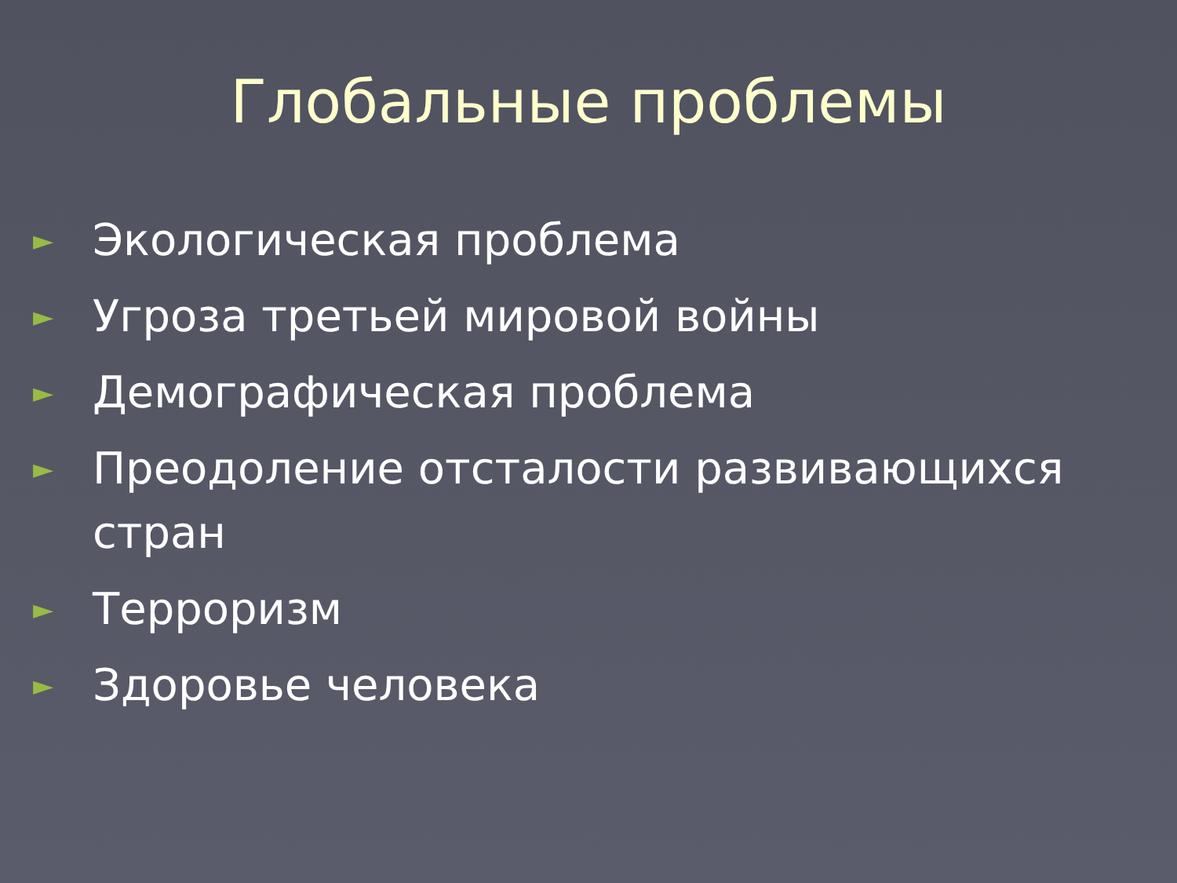Глобальные проблемы
► Экологическая проблема
► Угроза третьей мировой войны
► Демографическая проблема
► Преодоление отсталости развивающихся стран
► Терроризм
► Здоровье человека